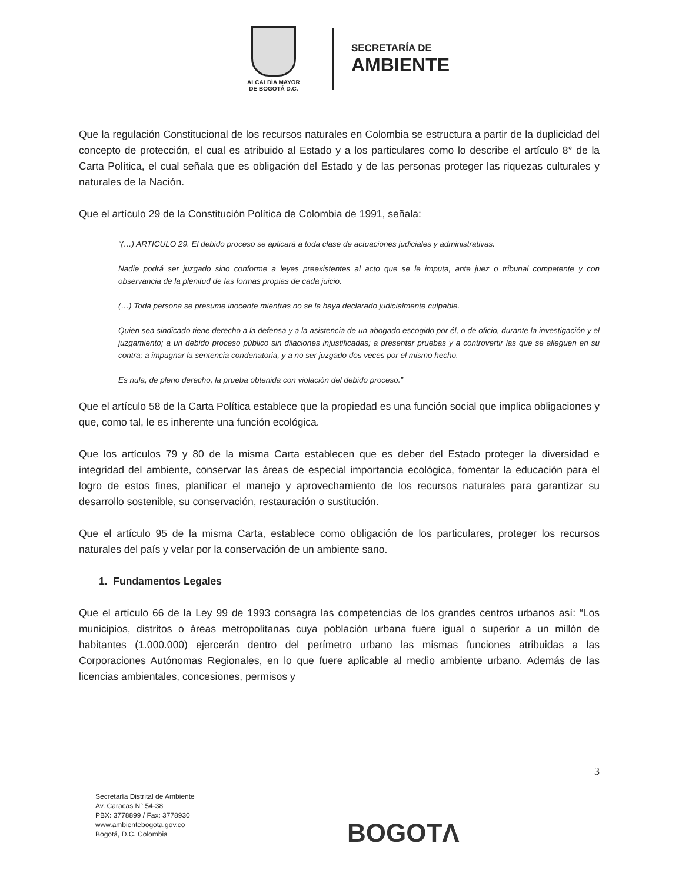ALCALDÍA MAYOR
DE BOGOTÁ D.C.
SECRETARÍA DE
AMBIENTE
Que la regulación Constitucional de los recursos naturales en Colombia se estructura a partir de la duplicidad del concepto de protección, el cual es atribuido al Estado y a los particulares como lo describe el artículo 8° de la Carta Política, el cual señala que es obligación del Estado y de las personas proteger las riquezas culturales y naturales de la Nación.
Que el artículo 29 de la Constitución Política de Colombia de 1991, señala:
“(…) ARTICULO 29. El debido proceso se aplicará a toda clase de actuaciones judiciales y administrativas.
Nadie podrá ser juzgado sino conforme a leyes preexistentes al acto que se le imputa, ante juez o tribunal competente y con observancia de la plenitud de las formas propias de cada juicio.
(…) Toda persona se presume inocente mientras no se la haya declarado judicialmente culpable.
Quien sea sindicado tiene derecho a la defensa y a la asistencia de un abogado escogido por él, o de oficio, durante la investigación y el juzgamiento; a un debido proceso público sin dilaciones injustificadas; a presentar pruebas y a controvertir las que se alleguen en su contra; a impugnar la sentencia condenatoria, y a no ser juzgado dos veces por el mismo hecho.
Es nula, de pleno derecho, la prueba obtenida con violación del debido proceso.”
Que el artículo 58 de la Carta Política establece que la propiedad es una función social que implica obligaciones y que, como tal, le es inherente una función ecológica.
Que los artículos 79 y 80 de la misma Carta establecen que es deber del Estado proteger la diversidad e integridad del ambiente, conservar las áreas de especial importancia ecológica, fomentar la educación para el logro de estos fines, planificar el manejo y aprovechamiento de los recursos naturales para garantizar su desarrollo sostenible, su conservación, restauración o sustitución.
Que el artículo 95 de la misma Carta, establece como obligación de los particulares, proteger los recursos naturales del país y velar por la conservación de un ambiente sano.
1. Fundamentos Legales
Que el artículo 66 de la Ley 99 de 1993 consagra las competencias de los grandes centros urbanos así: “Los municipios, distritos o áreas metropolitanas cuya población urbana fuere igual o superior a un millón de habitantes (1.000.000) ejercerán dentro del perímetro urbano las mismas funciones atribuidas a las Corporaciones Autónomas Regionales, en lo que fuere aplicable al medio ambiente urbano. Además de las licencias ambientales, concesiones, permisos y
3
Secretaría Distrital de Ambiente
Av. Caracas N° 54-38
PBX: 3778899 / Fax: 3778930
www.ambientebogota.gov.co
Bogotá, D.C. Colombia
BOGOTΛ